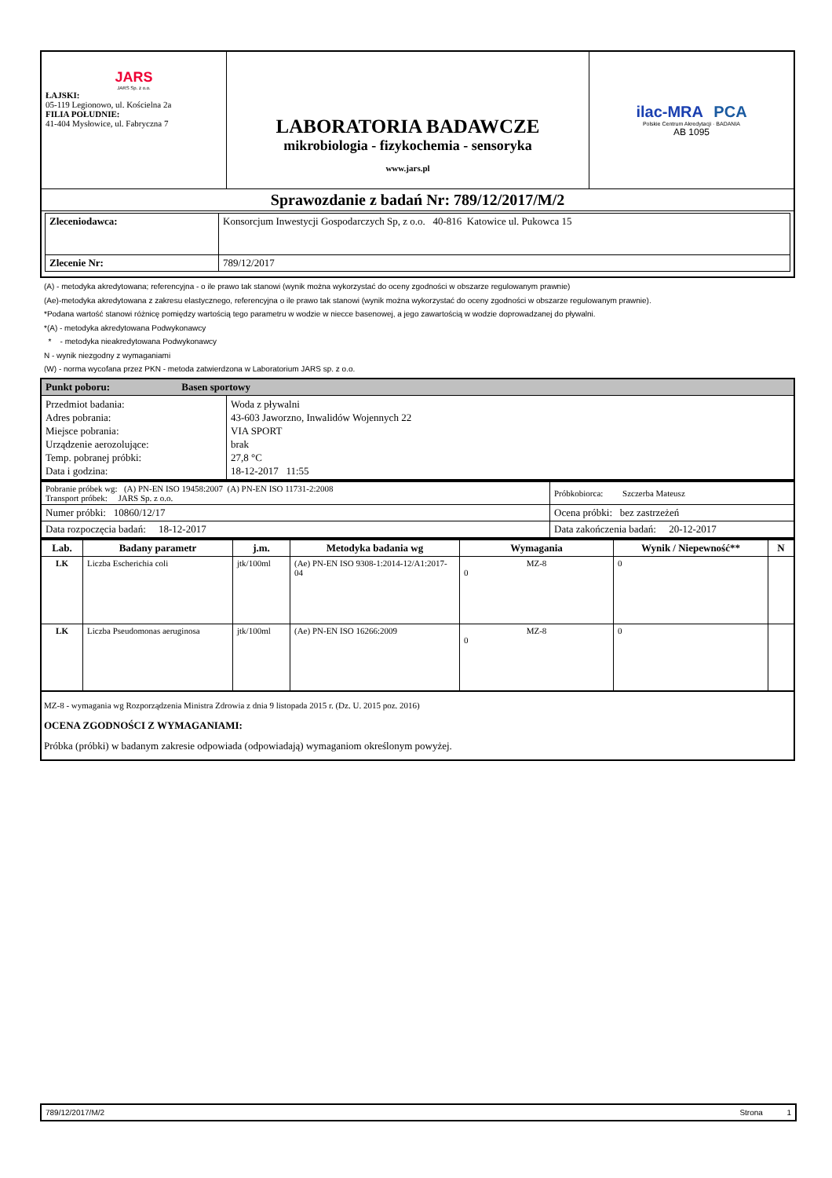| JARS JARS Sp. z o.o. ŁAJSKI: 05-119 Legionowo, ul. Kościelna 2a FILIA POŁUDNIE: 41-404 Mysłowice, ul. Fabryczna 7 | LABORATORIA BADAWCZE mikrobiologia - fizykochemia - sensoryka www.jars.pl | ilac-MRA PCA Polskie Centrum Akredytacji · BADANIA AB 1095 |
| Sprawozdanie z badań Nr: 789/12/2017/M/2 | | |
| / Zleceniodawca: / Konsorcjum Inwestycji Gospodarczych Sp, z o.o. 40-816 Katowice ul. Pukowca 15 / / Zlecenie Nr: / 789/12/2017 / | | |
(A) - metodyka akredytowana; referencyjna - o ile prawo tak stanowi (wynik można wykorzystać do oceny zgodności w obszarze regulowanym prawnie)
(Ae)-metodyka akredytowana z zakresu elastycznego, referencyjna o ile prawo tak stanowi (wynik można wykorzystać do oceny zgodności w obszarze regulowanym prawnie).
*Podana wartość stanowi różnicę pomiędzy wartością tego parametru w wodzie w niecce basenowej, a jego zawartością w wodzie doprowadzanej do pływalni.
*(A) - metodyka akredytowana Podwykonawcy
* - metodyka nieakredytowana Podwykonawcy
N - wynik niezgodny z wymaganiami
(W) - norma wycofana przez PKN - metoda zatwierdzona w Laboratorium JARS sp. z o.o.
| Punkt poboru: Basen sportowy | |
| Przedmiot badania: Adres pobrania: Miejsce pobrania: Urządzenie aerozolujące: Temp. pobranej próbki: Data i godzina: | Woda z pływalni 43-603 Jaworzno, Inwalidów Wojennych 22 VIA SPORT brak 27,8 °C 18-12-2017 11:55 |
| Pobranie próbek wg: (A) PN-EN ISO 19458:2007 (A) PN-EN ISO 11731-2:2008 Transport próbek: JARS Sp. z o.o. | Próbkobiorca: Szczerba Mateusz |
| Numer próbki: 10860/12/17 | Ocena próbki: bez zastrzeżeń |
| Data rozpoczęcia badań: 18-12-2017 | Data zakończenia badań: 20-12-2017 |
| Lab. | Badany parametr | j.m. | Metodyka badania wg | Wymagania | Wynik / Niepewność** | N |
| --- | --- | --- | --- | --- | --- | --- |
| LK | Liczba Escherichia coli | jtk/100ml | (Ae) PN-EN ISO 9308-1:2014-12/A1:2017-04 | MZ-8 0 | 0 | |
| LK | Liczba Pseudomonas aeruginosa | jtk/100ml | (Ae) PN-EN ISO 16266:2009 | MZ-8 0 | 0 | |
MZ-8 - wymagania wg Rozporządzenia Ministra Zdrowia z dnia 9 listopada 2015 r. (Dz. U. 2015 poz. 2016)
OCENA ZGODNOŚCI Z WYMAGANIAMI:
Próbka (próbki) w badanym zakresie odpowiada (odpowiadają) wymaganiom określonym powyżej.
789/12/2017/M/2 Strona 1